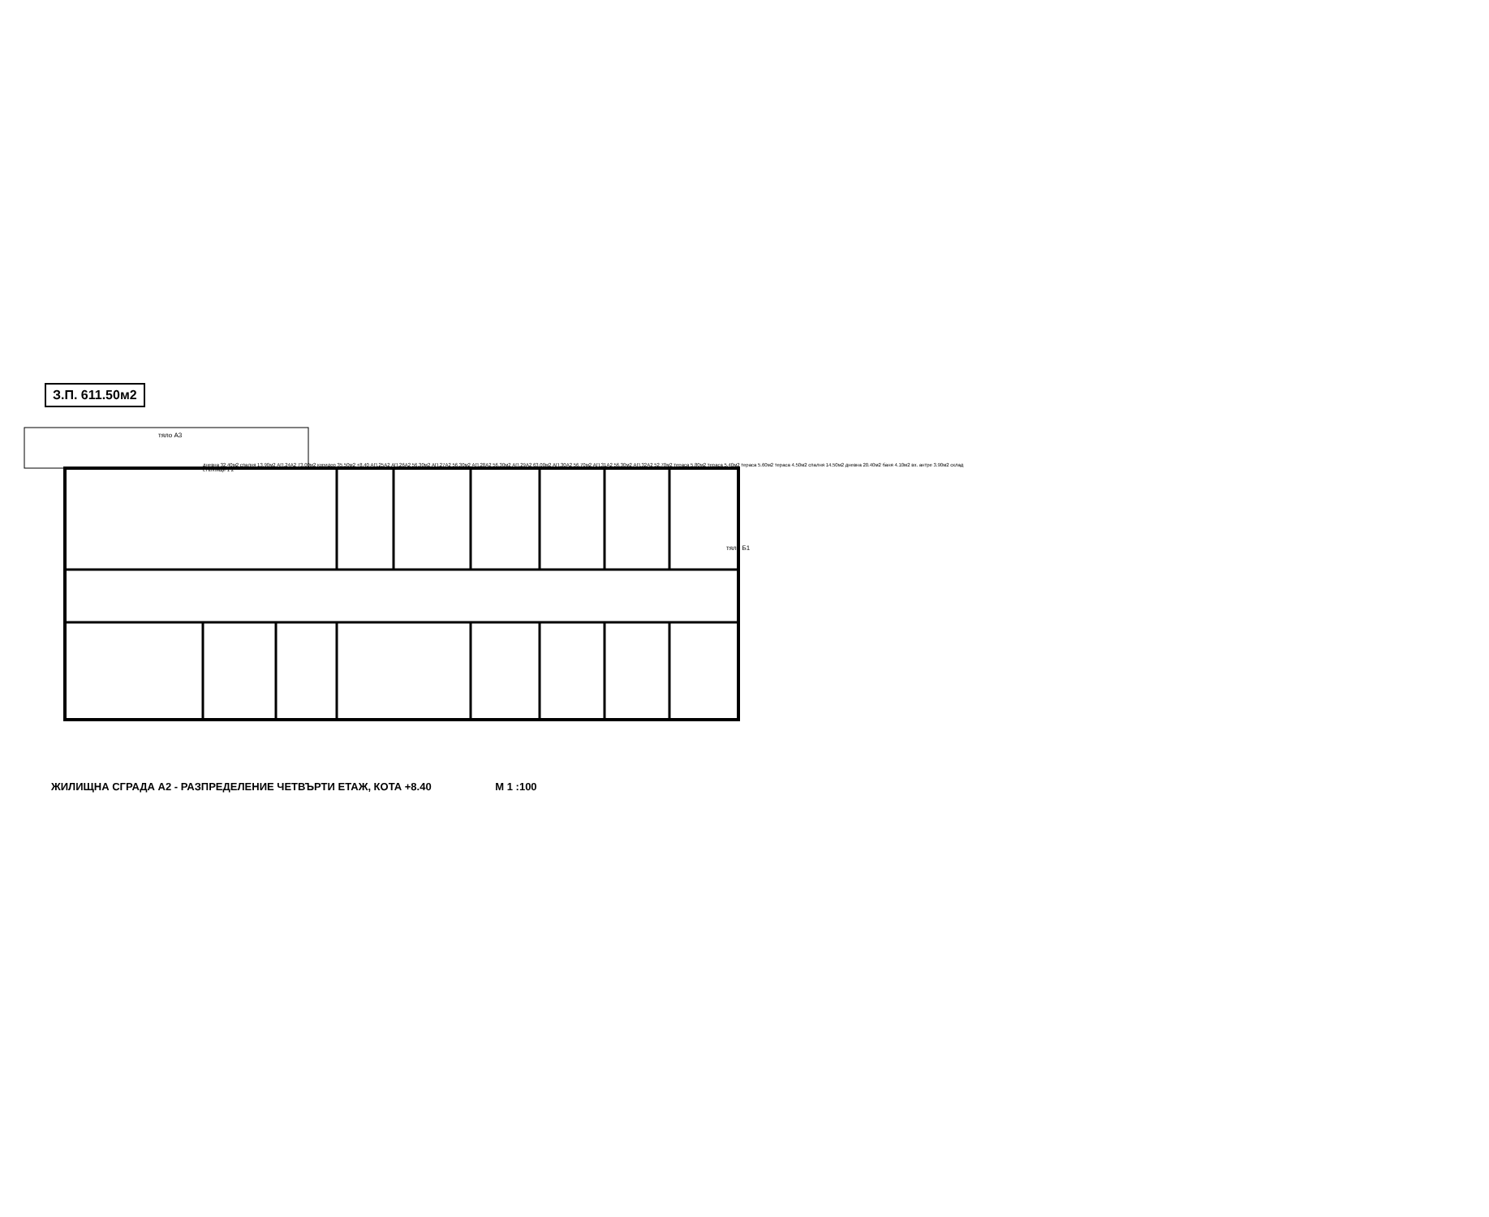З.П. 611.50м2
тяло А3
тяло Б1
дневна 32.40м2 спалня 13.90м2 АП.24А2 73.00м2 коридор 35.50м2 +8.40 АП.25А2 АП.26А2 56.30м2 АП.27А2 56.30м2 АП.28А2 56.30м2 АП.29А2 63.00м2 АП.30А2 56.70м2 АП.31А2 56.30м2 АП.32А2 52.70м2 тераса 5.80м2 тераса 5.40м2 тераса 5.60м2 тераса 4.50м2 спалня 14.50м2 дневна 20.40м2 баня 4.10м2 вх. антре 3.90м2 склад стълбище 1 2
ЖИЛИЩНА СГРАДА А2 - РАЗПРЕДЕЛЕНИЕ ЧЕТВЪРТИ ЕТАЖ, КОТА +8.40 М 1 :100